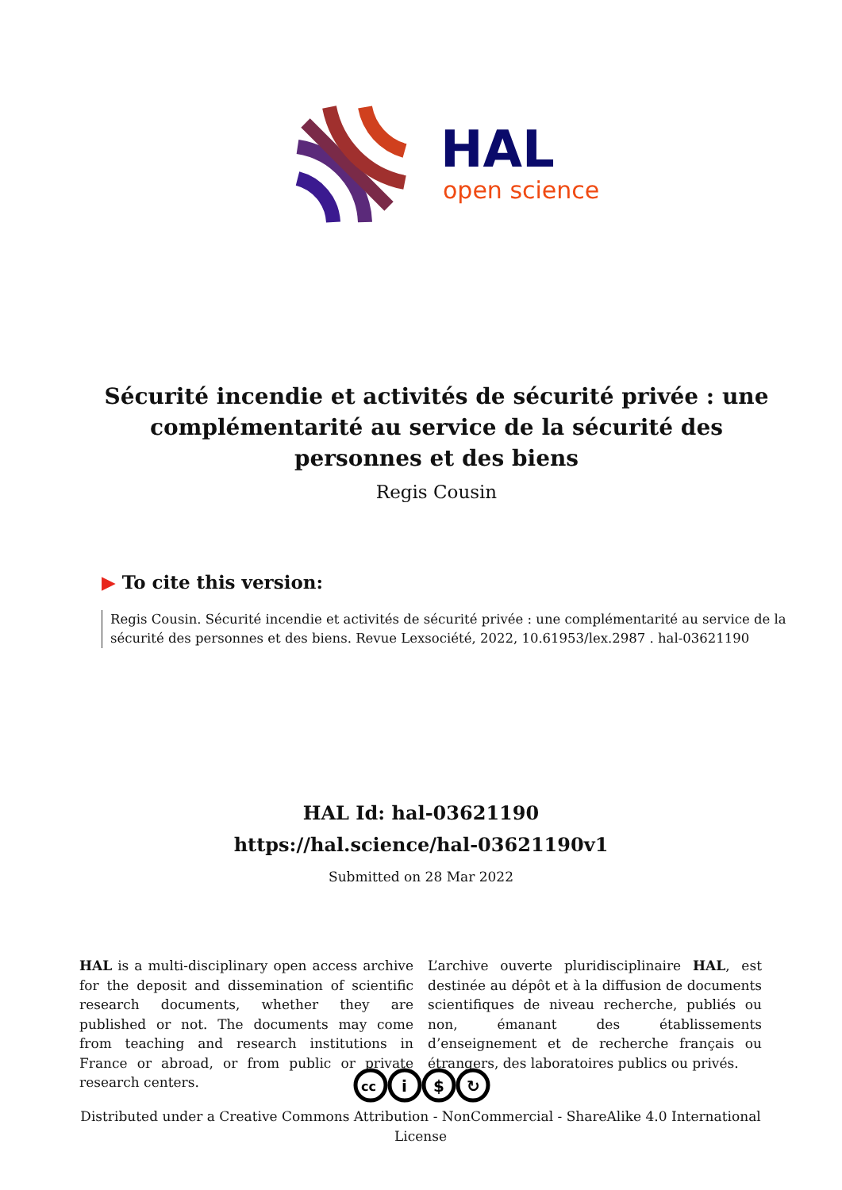HAL
open science
Sécurité incendie et activités de sécurité privée : une complémentarité au service de la sécurité des personnes et des biens
Regis Cousin
▶ To cite this version:
Regis Cousin. Sécurité incendie et activités de sécurité privée : une complémentarité au service de la sécurité des personnes et des biens. Revue Lexsociété, 2022, 10.61953/lex.2987 . hal-03621190
HAL Id: hal-03621190
https://hal.science/hal-03621190v1
Submitted on 28 Mar 2022
HAL is a multi-disciplinary open access archive for the deposit and dissemination of scientific research documents, whether they are published or not. The documents may come from teaching and research institutions in France or abroad, or from public or private research centers.
L’archive ouverte pluridisciplinaire HAL, est destinée au dépôt et à la diffusion de documents scientifiques de niveau recherche, publiés ou non, émanant des établissements d’enseignement et de recherche français ou étrangers, des laboratoires publics ou privés.
cc
i
$
↻
Distributed under a Creative Commons Attribution - NonCommercial - ShareAlike 4.0 International License